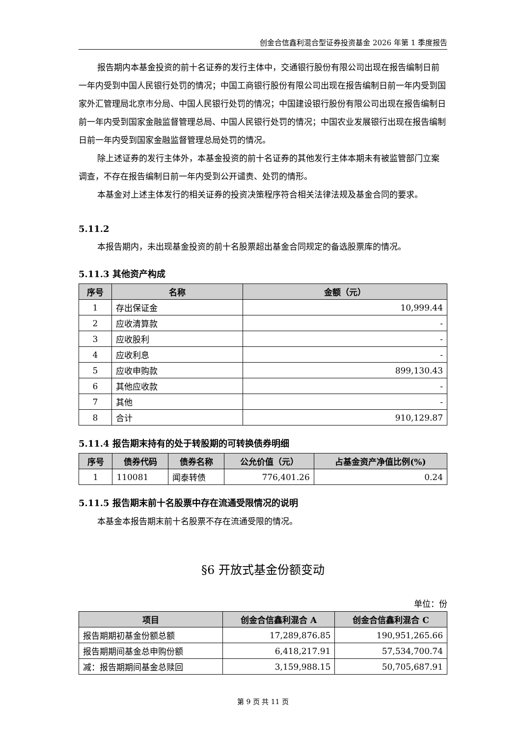创金合信鑫利混合型证券投资基金 2026 年第 1 季度报告
报告期内本基金投资的前十名证券的发行主体中，交通银行股份有限公司出现在报告编制日前一年内受到中国人民银行处罚的情况；中国工商银行股份有限公司出现在报告编制日前一年内受到国家外汇管理局北京市分局、中国人民银行处罚的情况；中国建设银行股份有限公司出现在报告编制日前一年内受到国家金融监督管理总局、中国人民银行处罚的情况；中国农业发展银行出现在报告编制日前一年内受到国家金融监督管理总局处罚的情况。
除上述证券的发行主体外，本基金投资的前十名证券的其他发行主体本期未有被监管部门立案调查，不存在报告编制日前一年内受到公开谴责、处罚的情形。
本基金对上述主体发行的相关证券的投资决策程序符合相关法律法规及基金合同的要求。
5.11.2
本报告期内，未出现基金投资的前十名股票超出基金合同规定的备选股票库的情况。
5.11.3 其他资产构成
| 序号 | 名称 | 金额（元） |
| --- | --- | --- |
| 1 | 存出保证金 | 10,999.44 |
| 2 | 应收清算款 | - |
| 3 | 应收股利 | - |
| 4 | 应收利息 | - |
| 5 | 应收申购款 | 899,130.43 |
| 6 | 其他应收款 | - |
| 7 | 其他 | - |
| 8 | 合计 | 910,129.87 |
5.11.4 报告期末持有的处于转股期的可转换债券明细
| 序号 | 债券代码 | 债券名称 | 公允价值（元） | 占基金资产净值比例(%) |
| --- | --- | --- | --- | --- |
| 1 | 110081 | 闻泰转债 | 776,401.26 | 0.24 |
5.11.5 报告期末前十名股票中存在流通受限情况的说明
本基金本报告期末前十名股票不存在流通受限的情况。
§6 开放式基金份额变动
单位：份
| 项目 | 创金合信鑫利混合 A | 创金合信鑫利混合 C |
| --- | --- | --- |
| 报告期期初基金份额总额 | 17,289,876.85 | 190,951,265.66 |
| 报告期期间基金总申购份额 | 6,418,217.91 | 57,534,700.74 |
| 减：报告期期间基金总赎回 | 3,159,988.15 | 50,705,687.91 |
第 9 页 共 11 页